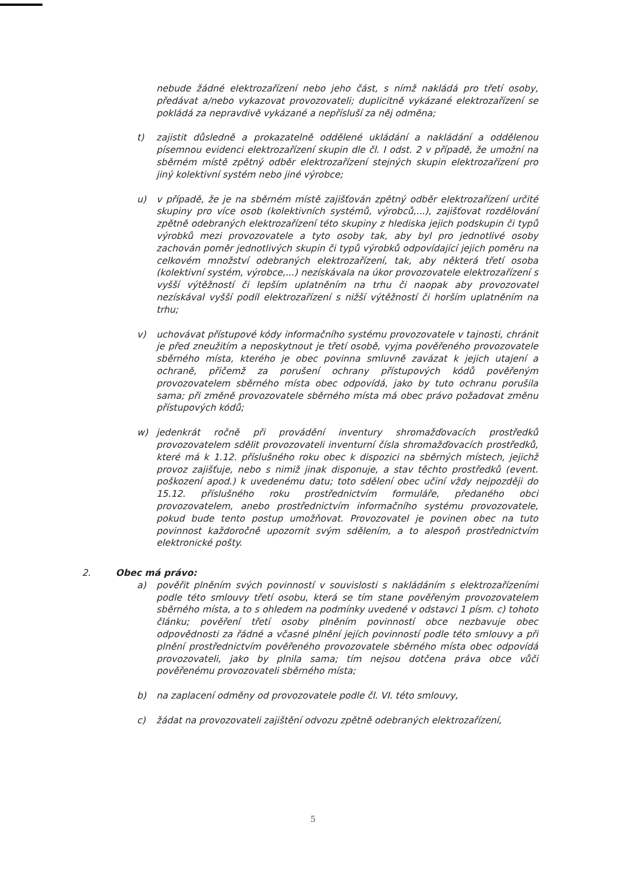nebude žádné elektrozařízení nebo jeho část, s nímž nakládá pro třetí osoby, předávat a/nebo vykazovat provozovateli; duplicitně vykázané elektrozařízení se pokládá za nepravdivě vykázané a nepřísluší za něj odměna;
t) zajistit důsledně a prokazatelně oddělené ukládání a nakládání a oddělenou písemnou evidenci elektrozařízení skupin dle čl. I odst. 2 v případě, že umožní na sběrném místě zpětný odběr elektrozařízení stejných skupin elektrozařízení pro jiný kolektivní systém nebo jiné výrobce;
u) v případě, že je na sběrném místě zajišťován zpětný odběr elektrozařízení určité skupiny pro více osob (kolektivních systémů, výrobců,...), zajišťovat rozdělování zpětně odebraných elektrozařízení této skupiny z hlediska jejich podskupin či typů výrobků mezi provozovatele a tyto osoby tak, aby byl pro jednotlivé osoby zachován poměr jednotlivých skupin či typů výrobků odpovídající jejich poměru na celkovém množství odebraných elektrozařízení, tak, aby některá třetí osoba (kolektivní systém, výrobce,...) nezískávala na úkor provozovatele elektrozařízení s vyšší výtěžností či lepším uplatněním na trhu či naopak aby provozovatel nezískával vyšší podíl elektrozařízení s nižší výtěžností či horším uplatněním na trhu;
v) uchovávat přístupové kódy informačního systému provozovatele v tajnosti, chránit je před zneužitím a neposkytnout je třetí osobě, vyjma pověřeného provozovatele sběrného místa, kterého je obec povinna smluvně zavázat k jejich utajení a ochraně, přičemž za porušení ochrany přístupových kódů pověřeným provozovatelem sběrného místa obec odpovídá, jako by tuto ochranu porušila sama; při změně provozovatele sběrného místa má obec právo požadovat změnu přístupových kódů;
w) jedenkrát ročně při provádění inventury shromažďovacích prostředků provozovatelem sdělit provozovateli inventurní čísla shromažďovacích prostředků, které má k 1.12. příslušného roku obec k dispozici na sběrných místech, jejichž provoz zajišťuje, nebo s nimiž jinak disponuje, a stav těchto prostředků (event. poškození apod.) k uvedenému datu; toto sdělení obec učiní vždy nejpozději do 15.12. příslušného roku prostřednictvím formuláře, předaného obci provozovatelem, anebo prostřednictvím informačního systému provozovatele, pokud bude tento postup umožňovat. Provozovatel je povinen obec na tuto povinnost každoročně upozornit svým sdělením, a to alespoň prostřednictvím elektronické pošty.
2. Obec má právo:
a) pověřit plněním svých povinností v souvislosti s nakládáním s elektrozařízeními podle této smlouvy třetí osobu, která se tím stane pověřeným provozovatelem sběrného místa, a to s ohledem na podmínky uvedené v odstavci 1 písm. c) tohoto článku; pověření třetí osoby plněním povinností obce nezbavuje obec odpovědnosti za řádné a včasné plnění jejích povinností podle této smlouvy a při plnění prostřednictvím pověřeného provozovatele sběrného místa obec odpovídá provozovateli, jako by plnila sama; tím nejsou dotčena práva obce vůči pověřenému provozovateli sběrného místa;
b) na zaplacení odměny od provozovatele podle čl. VI. této smlouvy,
c) žádat na provozovateli zajištění odvozu zpětně odebraných elektrozařízení,
5